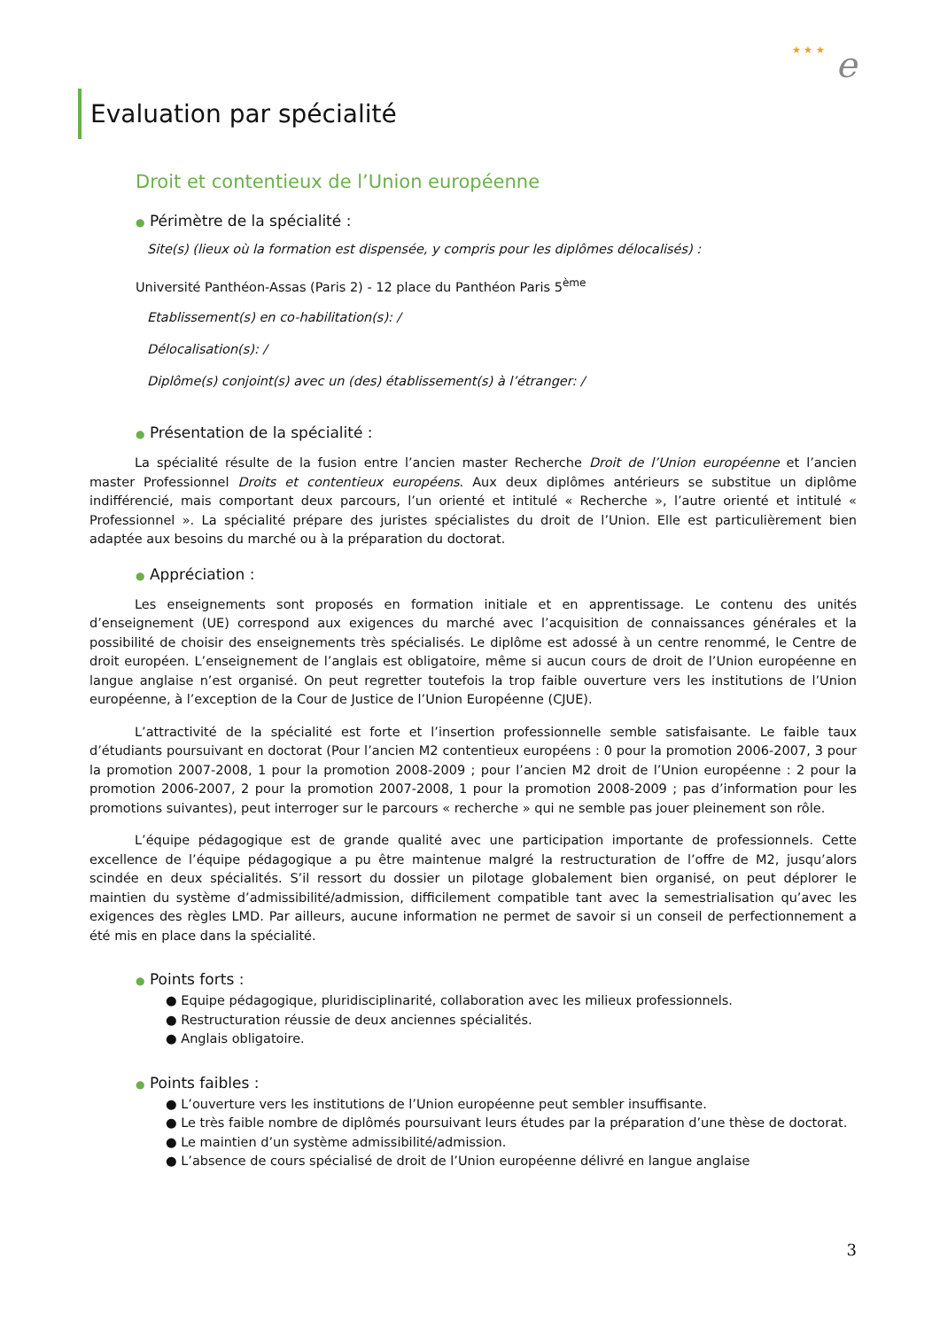★ ★ ★ e
Evaluation par spécialité
Droit et contentieux de l’Union européenne
● Périmètre de la spécialité :
Site(s) (lieux où la formation est dispensée, y compris pour les diplômes délocalisés) :
Université Panthéon-Assas (Paris 2) - 12 place du Panthéon Paris 5<sup>ème</sup>
Etablissement(s) en co-habilitation(s): /
Délocalisation(s): /
Diplôme(s) conjoint(s) avec un (des) établissement(s) à l’étranger: /
● Présentation de la spécialité :
La spécialité résulte de la fusion entre l’ancien master Recherche Droit de l’Union européenne et l’ancien master Professionnel Droits et contentieux européens. Aux deux diplômes antérieurs se substitue un diplôme indifférencié, mais comportant deux parcours, l’un orienté et intitulé « Recherche », l’autre orienté et intitulé « Professionnel ». La spécialité prépare des juristes spécialistes du droit de l’Union. Elle est particulièrement bien adaptée aux besoins du marché ou à la préparation du doctorat.
● Appréciation :
Les enseignements sont proposés en formation initiale et en apprentissage. Le contenu des unités d’enseignement (UE) correspond aux exigences du marché avec l’acquisition de connaissances générales et la possibilité de choisir des enseignements très spécialisés. Le diplôme est adossé à un centre renommé, le Centre de droit européen. L’enseignement de l’anglais est obligatoire, même si aucun cours de droit de l’Union européenne en langue anglaise n’est organisé. On peut regretter toutefois la trop faible ouverture vers les institutions de l’Union européenne, à l’exception de la Cour de Justice de l’Union Européenne (CJUE).
L’attractivité de la spécialité est forte et l’insertion professionnelle semble satisfaisante. Le faible taux d’étudiants poursuivant en doctorat (Pour l’ancien M2 contentieux européens : 0 pour la promotion 2006-2007, 3 pour la promotion 2007-2008, 1 pour la promotion 2008-2009 ; pour l’ancien M2 droit de l’Union européenne : 2 pour la promotion 2006-2007, 2 pour la promotion 2007-2008, 1 pour la promotion 2008-2009 ; pas d’information pour les promotions suivantes), peut interroger sur le parcours « recherche » qui ne semble pas jouer pleinement son rôle.
L’équipe pédagogique est de grande qualité avec une participation importante de professionnels. Cette excellence de l’équipe pédagogique a pu être maintenue malgré la restructuration de l’offre de M2, jusqu’alors scindée en deux spécialités. S’il ressort du dossier un pilotage globalement bien organisé, on peut déplorer le maintien du système d’admissibilité/admission, difficilement compatible tant avec la semestrialisation qu’avec les exigences des règles LMD. Par ailleurs, aucune information ne permet de savoir si un conseil de perfectionnement a été mis en place dans la spécialité.
● Points forts :
● Equipe pédagogique, pluridisciplinarité, collaboration avec les milieux professionnels.
● Restructuration réussie de deux anciennes spécialités.
● Anglais obligatoire.
● Points faibles :
● L’ouverture vers les institutions de l’Union européenne peut sembler insuffisante.
● Le très faible nombre de diplômés poursuivant leurs études par la préparation d’une thèse de doctorat.
● Le maintien d’un système admissibilité/admission.
● L’absence de cours spécialisé de droit de l’Union européenne délivré en langue anglaise
3